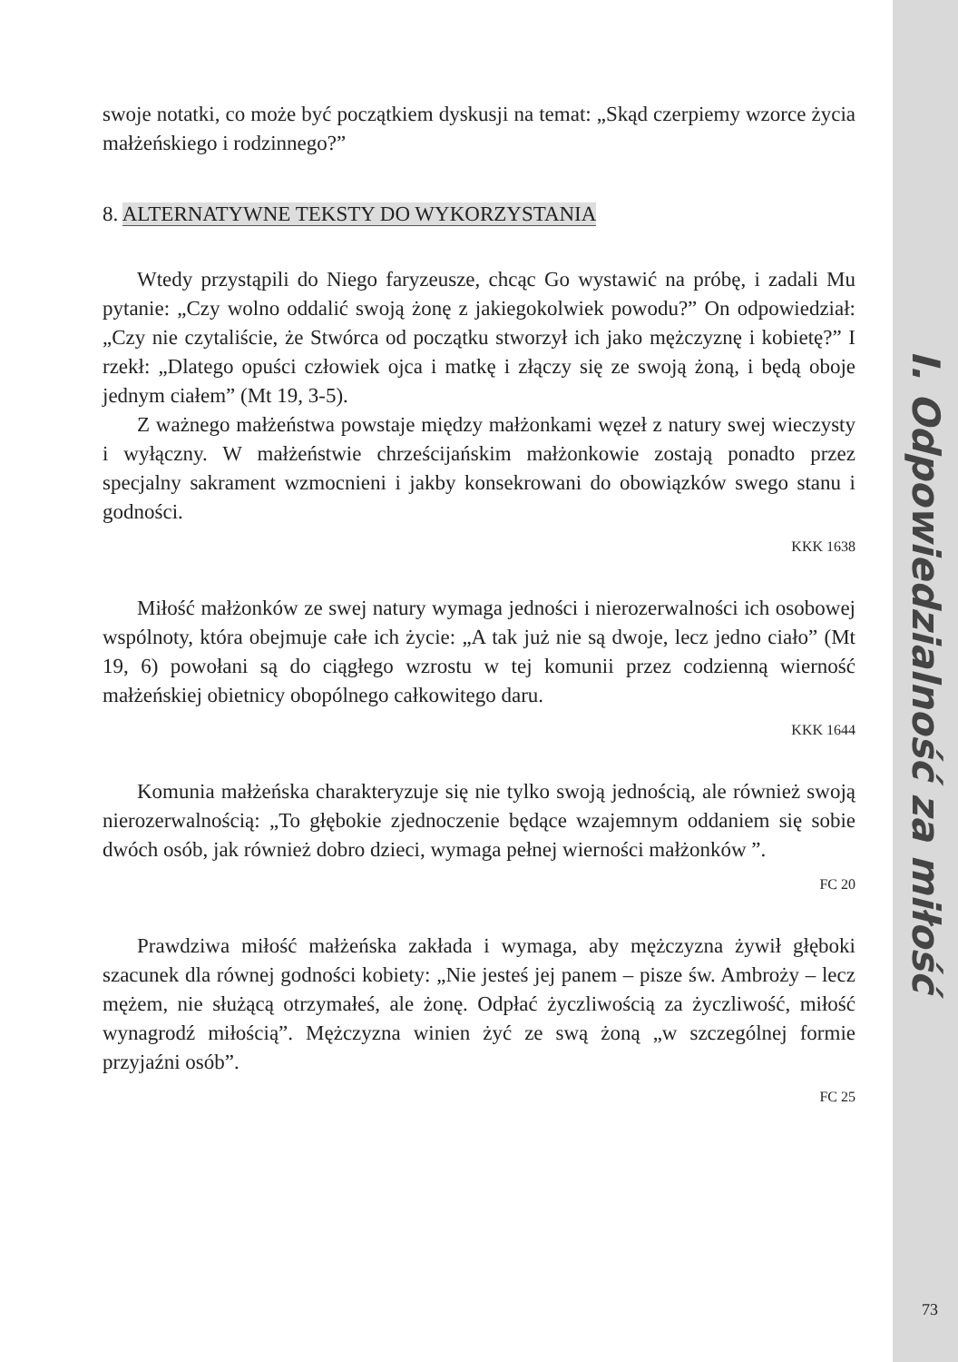swoje notatki, co może być początkiem dyskusji na temat: „Skąd czerpiemy wzorce życia małżeńskiego i rodzinnego?”
8. ALTERNATYWNE TEKSTY DO WYKORZYSTANIA
Wtedy przystąpili do Niego faryzeusze, chcąc Go wystawić na próbę, i zadali Mu pytanie: „Czy wolno oddalić swoją żonę z jakiegokolwiek powodu?” On odpowiedział: „Czy nie czytaliście, że Stwórca od początku stworzył ich jako mężczyznę i kobietę?” I rzekł: „Dlatego opuści człowiek ojca i matkę i złączy się ze swoją żoną, i będą oboje jednym ciałem” (Mt 19, 3-5).
Z ważnego małżeństwa powstaje między małżonkami węzeł z natury swej wieczysty i wyłączny. W małżeństwie chrześcijańskim małżonkowie zostają ponadto przez specjalny sakrament wzmocnieni i jakby konsekrowani do obowiązków swego stanu i godności.
KKK 1638
Miłość małżonków ze swej natury wymaga jedności i nierozerwalności ich osobowej wspólnoty, która obejmuje całe ich życie: „A tak już nie są dwoje, lecz jedno ciało” (Mt 19, 6) powołani są do ciągłego wzrostu w tej komunii przez codzienną wierność małżeńskiej obietnicy obopólnego całkowitego daru.
KKK 1644
Komunia małżeńska charakteryzuje się nie tylko swoją jednością, ale również swoją nierozerwalnością: „To głębokie zjednoczenie będące wzajemnym oddaniem się sobie dwóch osób, jak również dobro dzieci, wymaga pełnej wierności małżonków ”.
FC 20
Prawdziwa miłość małżeńska zakłada i wymaga, aby mężczyzna żywił głęboki szacunek dla równej godności kobiety: „Nie jesteś jej panem – pisze św. Ambroży – lecz mężem, nie służącą otrzymałeś, ale żonę. Odpłać życzliwością za życzliwość, miłość wynagrodź miłością”. Mężczyzna winien żyć ze swą żoną „w szczególnej formie przyjaźni osób”.
FC 25
I. Odpowiedzialność za miłość
73